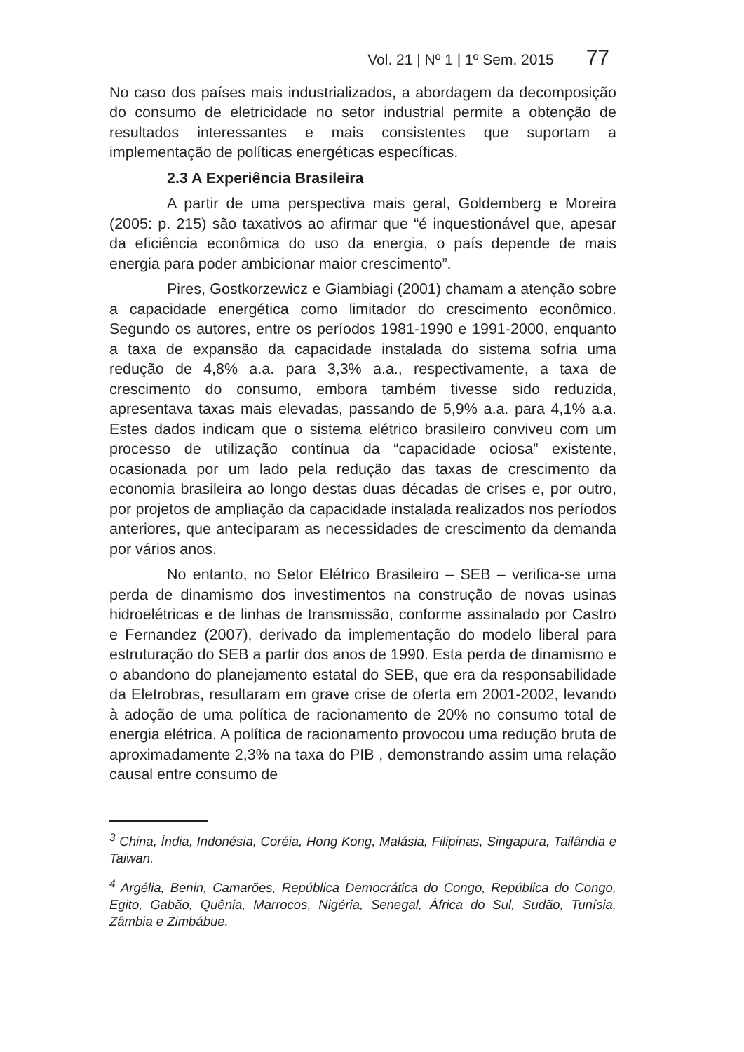Vol. 21 | Nº 1 | 1º Sem. 2015 77
No caso dos países mais industrializados, a abordagem da decomposição do consumo de eletricidade no setor industrial permite a obtenção de resultados interessantes e mais consistentes que suportam a implementação de políticas energéticas específicas.
2.3 A Experiência Brasileira
A partir de uma perspectiva mais geral, Goldemberg e Moreira (2005: p. 215) são taxativos ao afirmar que “é inquestionável que, apesar da eficiência econômica do uso da energia, o país depende de mais energia para poder ambicionar maior crescimento”.
Pires, Gostkorzewicz e Giambiagi (2001) chamam a atenção sobre a capacidade energética como limitador do crescimento econômico. Segundo os autores, entre os períodos 1981-1990 e 1991-2000, enquanto a taxa de expansão da capacidade instalada do sistema sofria uma redução de 4,8% a.a. para 3,3% a.a., respectivamente, a taxa de crescimento do consumo, embora também tivesse sido reduzida, apresentava taxas mais elevadas, passando de 5,9% a.a. para 4,1% a.a. Estes dados indicam que o sistema elétrico brasileiro conviveu com um processo de utilização contínua da “capacidade ociosa” existente, ocasionada por um lado pela redução das taxas de crescimento da economia brasileira ao longo destas duas décadas de crises e, por outro, por projetos de ampliação da capacidade instalada realizados nos períodos anteriores, que anteciparam as necessidades de crescimento da demanda por vários anos.
No entanto, no Setor Elétrico Brasileiro – SEB – verifica-se uma perda de dinamismo dos investimentos na construção de novas usinas hidroelétricas e de linhas de transmissão, conforme assinalado por Castro e Fernandez (2007), derivado da implementação do modelo liberal para estruturação do SEB a partir dos anos de 1990. Esta perda de dinamismo e o abandono do planejamento estatal do SEB, que era da responsabilidade da Eletrobras, resultaram em grave crise de oferta em 2001-2002, levando à adoção de uma política de racionamento de 20% no consumo total de energia elétrica. A política de racionamento provocou uma redução bruta de aproximadamente 2,3% na taxa do PIB , demonstrando assim uma relação causal entre consumo de
<sup>3</sup> China, Índia, Indonésia, Coréia, Hong Kong, Malásia, Filipinas, Singapura, Tailândia e Taiwan.
<sup>4</sup> Argélia, Benin, Camarões, República Democrática do Congo, República do Congo, Egito, Gabão, Quênia, Marrocos, Nigéria, Senegal, África do Sul, Sudão, Tunísia, Zâmbia e Zimbábue.